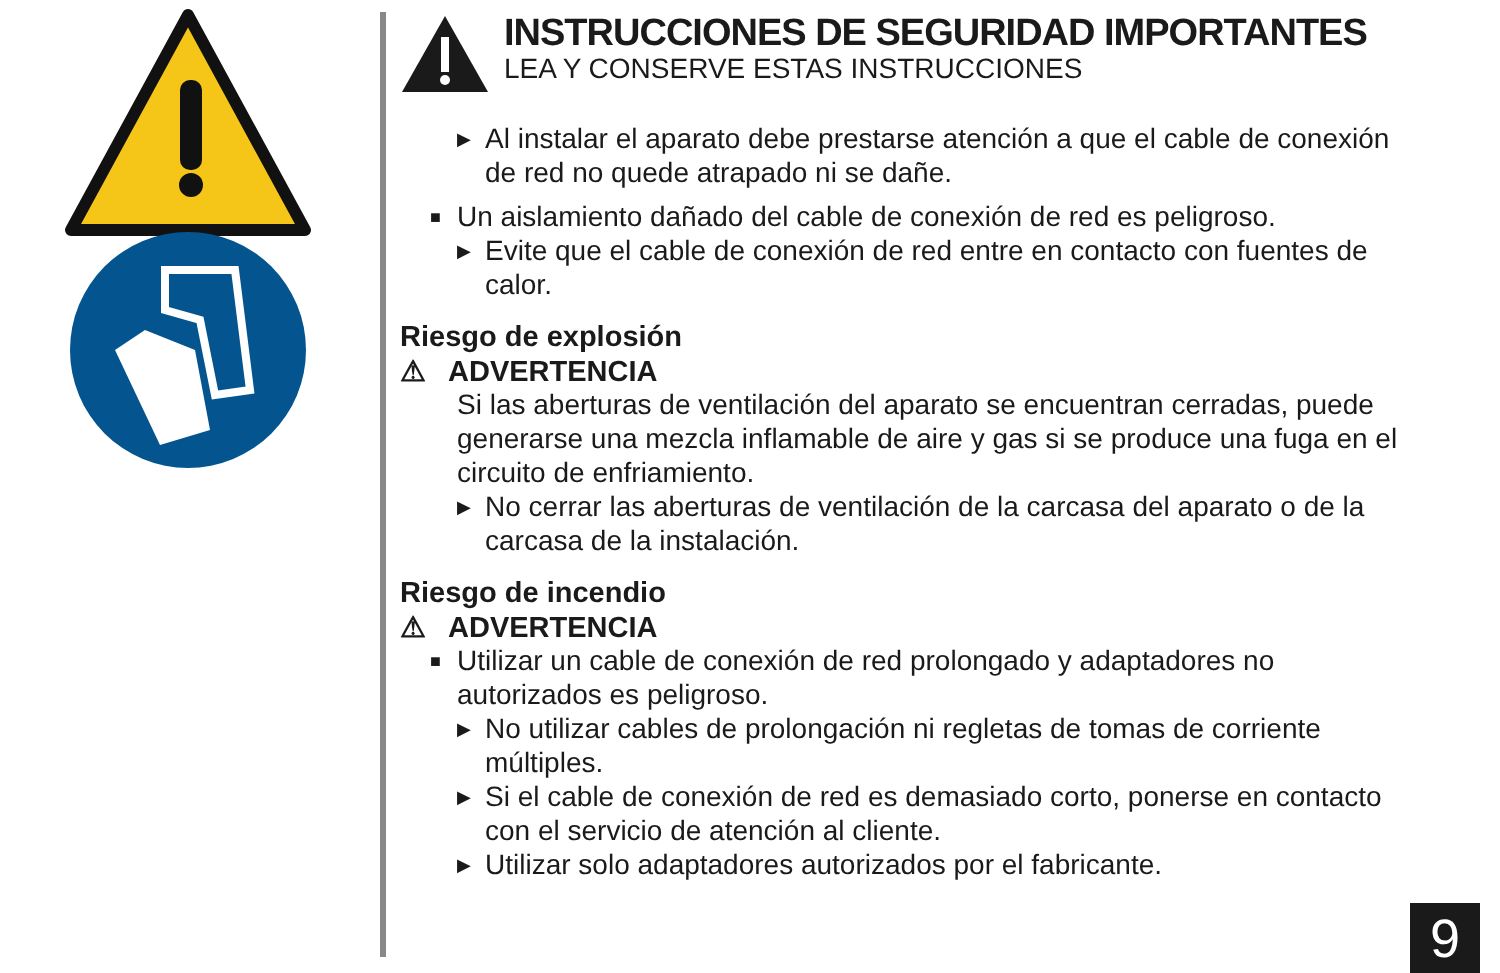INSTRUCCIONES DE SEGURIDAD IMPORTANTES
LEA Y CONSERVE ESTAS INSTRUCCIONES
▶ Al instalar el aparato debe prestarse atención a que el cable de conexión de red no quede atrapado ni se dañe.
■ Un aislamiento dañado del cable de conexión de red es peligroso.
▶ Evite que el cable de conexión de red entre en contacto con fuentes de calor.
Riesgo de explosión
⚠ ADVERTENCIA
Si las aberturas de ventilación del aparato se encuentran cerradas, puede generarse una mezcla inflamable de aire y gas si se produce una fuga en el circuito de enfriamiento.
▶ No cerrar las aberturas de ventilación de la carcasa del aparato o de la carcasa de la instalación.
Riesgo de incendio
⚠ ADVERTENCIA
■ Utilizar un cable de conexión de red prolongado y adaptadores no autorizados es peligroso.
▶ No utilizar cables de prolongación ni regletas de tomas de corriente múltiples.
▶ Si el cable de conexión de red es demasiado corto, ponerse en contacto con el servicio de atención al cliente.
▶ Utilizar solo adaptadores autorizados por el fabricante.
9